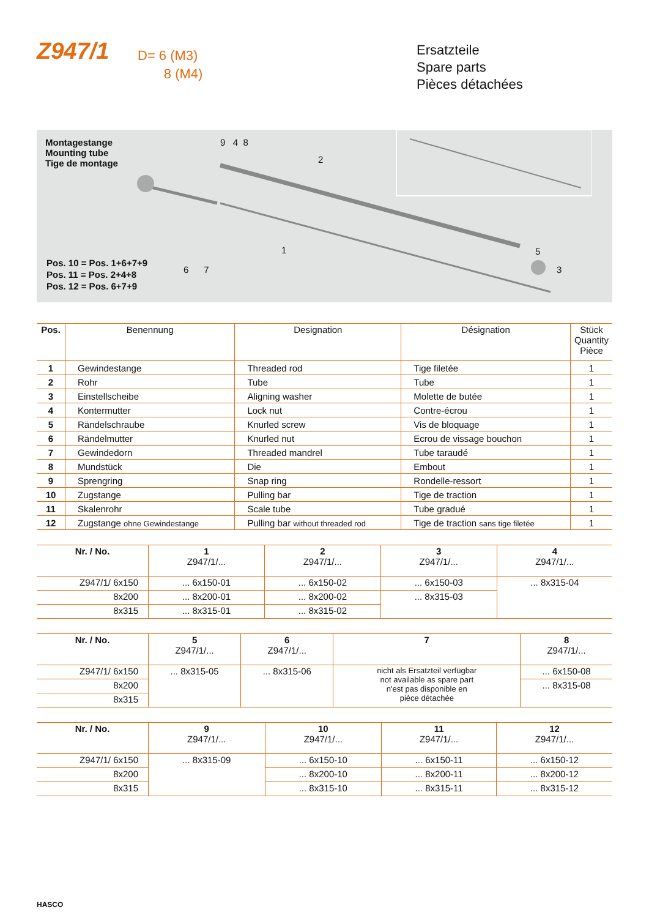Z947/1
D= 6 (M3)
8 (M4)
Ersatzteile
Spare parts
Pièces détachées
Montagestange
Mounting tube
Tige de montage
9 4 8
2
6 7
5
3
1
Pos. 10 = Pos. 1+6+7+9
Pos. 11 = Pos. 2+4+8
Pos. 12 = Pos. 6+7+9
| Pos. | Benennung | Designation | Désignation | Stück Quantity Pièce |
| --- | --- | --- | --- | --- |
| 1 | Gewindestange | Threaded rod | Tige filetée | 1 |
| 2 | Rohr | Tube | Tube | 1 |
| 3 | Einstellscheibe | Aligning washer | Molette de butée | 1 |
| 4 | Kontermutter | Lock nut | Contre-écrou | 1 |
| 5 | Rändelschraube | Knurled screw | Vis de bloquage | 1 |
| 6 | Rändelmutter | Knurled nut | Ecrou de vissage bouchon | 1 |
| 7 | Gewindedorn | Threaded mandrel | Tube taraudé | 1 |
| 8 | Mundstück | Die | Embout | 1 |
| 9 | Sprengring | Snap ring | Rondelle-ressort | 1 |
| 10 | Zugstange | Pulling bar | Tige de traction | 1 |
| 11 | Skalenrohr | Scale tube | Tube gradué | 1 |
| 12 | Zugstange ohne Gewindestange | Pulling bar without threaded rod | Tige de traction sans tige filetée | 1 |
| Nr. / No. | 1 Z947/1/... | 2 Z947/1/... | 3 Z947/1/... | 4 Z947/1/... |
| --- | --- | --- | --- | --- |
| Z947/1/ 6x150 | ... 6x150-01 | ... 6x150-02 | ... 6x150-03 | ... 8x315-04 |
| 8x200 | ... 8x200-01 | ... 8x200-02 | ... 8x315-03 | |
| 8x315 | ... 8x315-01 | ... 8x315-02 | | |
| Nr. / No. | 5 Z947/1/... | 6 Z947/1/... | 7 | 8 Z947/1/... |
| --- | --- | --- | --- | --- |
| Z947/1/ 6x150 | ... 8x315-05 | ... 8x315-06 | nicht als Ersatzteil verfügbar not available as spare part n'est pas disponible en pièce détachée | ... 6x150-08 |
| 8x200 | | | | ... 8x315-08 |
| 8x315 | | | | |
| Nr. / No. | 9 Z947/1/... | 10 Z947/1/... | 11 Z947/1/... | 12 Z947/1/... |
| --- | --- | --- | --- | --- |
| Z947/1/ 6x150 | ... 8x315-09 | ... 6x150-10 | ... 6x150-11 | ... 6x150-12 |
| 8x200 | | ... 8x200-10 | ... 8x200-11 | ... 8x200-12 |
| 8x315 | | ... 8x315-10 | ... 8x315-11 | ... 8x315-12 |
HASCO